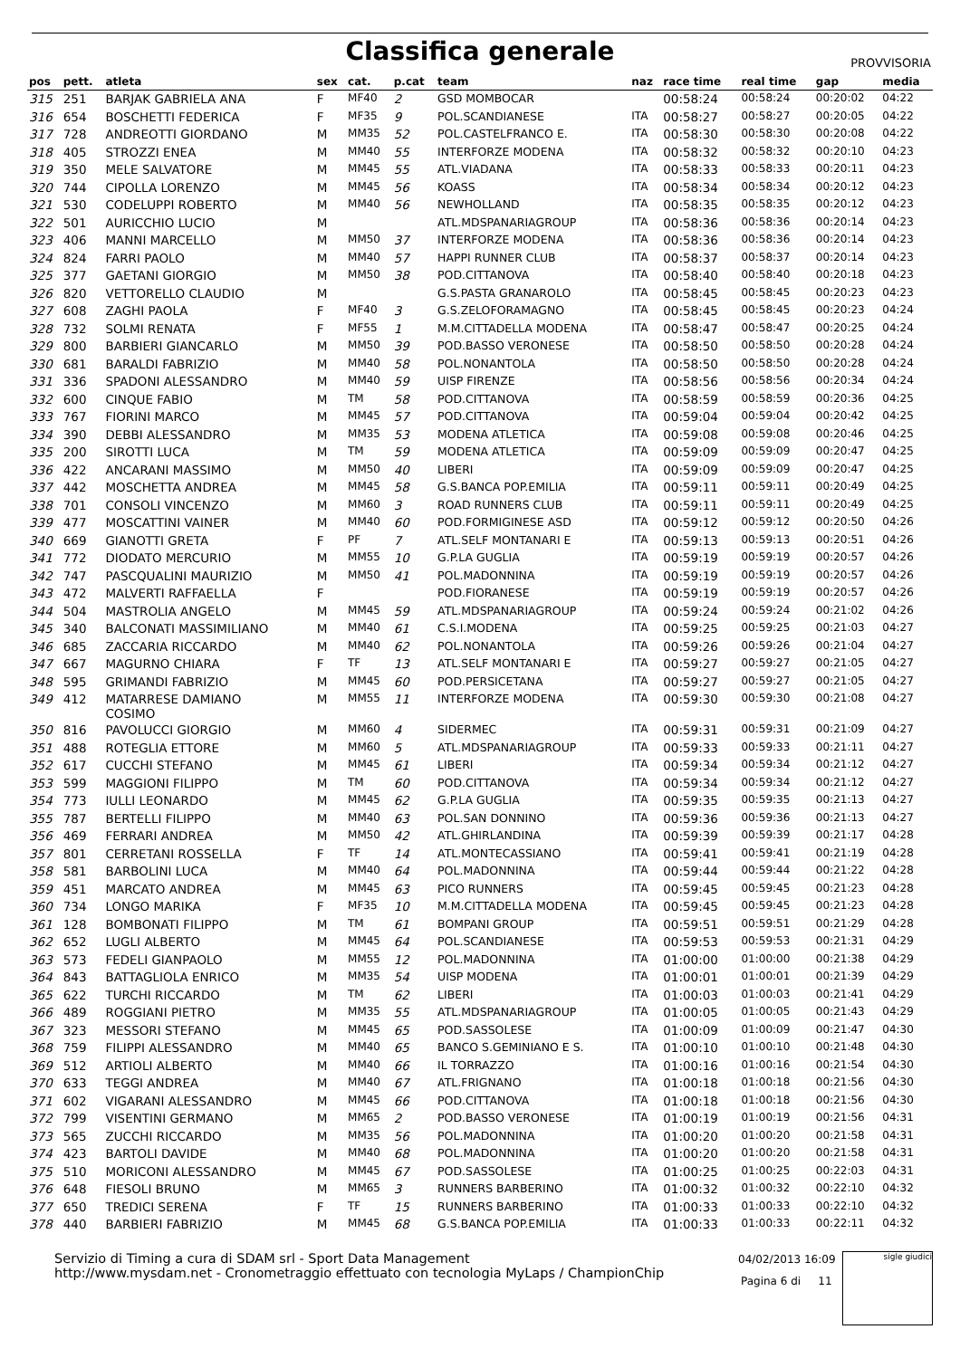Classifica generale
PROVVISORIA
| pos | pett. | atleta | sex | cat. | p.cat | team | naz | race time | real time | gap | media |
| --- | --- | --- | --- | --- | --- | --- | --- | --- | --- | --- | --- |
| 315 | 251 | BARJAK GABRIELA ANA | F | MF40 | 2 | GSD MOMBOCAR | | 00:58:24 | 00:58:24 | 00:20:02 | 04:22 |
| 316 | 654 | BOSCHETTI FEDERICA | F | MF35 | 9 | POL.SCANDIANESE | ITA | 00:58:27 | 00:58:27 | 00:20:05 | 04:22 |
| 317 | 728 | ANDREOTTI GIORDANO | M | MM35 | 52 | POL.CASTELFRANCO E. | ITA | 00:58:30 | 00:58:30 | 00:20:08 | 04:22 |
| 318 | 405 | STROZZI ENEA | M | MM40 | 55 | INTERFORZE MODENA | ITA | 00:58:32 | 00:58:32 | 00:20:10 | 04:23 |
| 319 | 350 | MELE SALVATORE | M | MM45 | 55 | ATL.VIADANA | ITA | 00:58:33 | 00:58:33 | 00:20:11 | 04:23 |
| 320 | 744 | CIPOLLA LORENZO | M | MM45 | 56 | KOASS | ITA | 00:58:34 | 00:58:34 | 00:20:12 | 04:23 |
| 321 | 530 | CODELUPPI ROBERTO | M | MM40 | 56 | NEWHOLLAND | ITA | 00:58:35 | 00:58:35 | 00:20:12 | 04:23 |
| 322 | 501 | AURICCHIO LUCIO | M | | | ATL.MDSPANARIAGROUP | ITA | 00:58:36 | 00:58:36 | 00:20:14 | 04:23 |
| 323 | 406 | MANNI MARCELLO | M | MM50 | 37 | INTERFORZE MODENA | ITA | 00:58:36 | 00:58:36 | 00:20:14 | 04:23 |
| 324 | 824 | FARRI PAOLO | M | MM40 | 57 | HAPPI RUNNER CLUB | ITA | 00:58:37 | 00:58:37 | 00:20:14 | 04:23 |
| 325 | 377 | GAETANI GIORGIO | M | MM50 | 38 | POD.CITTANOVA | ITA | 00:58:40 | 00:58:40 | 00:20:18 | 04:23 |
| 326 | 820 | VETTORELLO CLAUDIO | M | | | G.S.PASTA GRANAROLO | ITA | 00:58:45 | 00:58:45 | 00:20:23 | 04:23 |
| 327 | 608 | ZAGHI PAOLA | F | MF40 | 3 | G.S.ZELOFORAMAGNO | ITA | 00:58:45 | 00:58:45 | 00:20:23 | 04:24 |
| 328 | 732 | SOLMI RENATA | F | MF55 | 1 | M.M.CITTADELLA MODENA | ITA | 00:58:47 | 00:58:47 | 00:20:25 | 04:24 |
| 329 | 800 | BARBIERI GIANCARLO | M | MM50 | 39 | POD.BASSO VERONESE | ITA | 00:58:50 | 00:58:50 | 00:20:28 | 04:24 |
| 330 | 681 | BARALDI FABRIZIO | M | MM40 | 58 | POL.NONANTOLA | ITA | 00:58:50 | 00:58:50 | 00:20:28 | 04:24 |
| 331 | 336 | SPADONI ALESSANDRO | M | MM40 | 59 | UISP FIRENZE | ITA | 00:58:56 | 00:58:56 | 00:20:34 | 04:24 |
| 332 | 600 | CINQUE FABIO | M | TM | 58 | POD.CITTANOVA | ITA | 00:58:59 | 00:58:59 | 00:20:36 | 04:25 |
| 333 | 767 | FIORINI MARCO | M | MM45 | 57 | POD.CITTANOVA | ITA | 00:59:04 | 00:59:04 | 00:20:42 | 04:25 |
| 334 | 390 | DEBBI ALESSANDRO | M | MM35 | 53 | MODENA ATLETICA | ITA | 00:59:08 | 00:59:08 | 00:20:46 | 04:25 |
| 335 | 200 | SIROTTI LUCA | M | TM | 59 | MODENA ATLETICA | ITA | 00:59:09 | 00:59:09 | 00:20:47 | 04:25 |
| 336 | 422 | ANCARANI MASSIMO | M | MM50 | 40 | LIBERI | ITA | 00:59:09 | 00:59:09 | 00:20:47 | 04:25 |
| 337 | 442 | MOSCHETTA ANDREA | M | MM45 | 58 | G.S.BANCA POP.EMILIA | ITA | 00:59:11 | 00:59:11 | 00:20:49 | 04:25 |
| 338 | 701 | CONSOLI VINCENZO | M | MM60 | 3 | ROAD RUNNERS CLUB | ITA | 00:59:11 | 00:59:11 | 00:20:49 | 04:25 |
| 339 | 477 | MOSCATTINI VAINER | M | MM40 | 60 | POD.FORMIGINESE ASD | ITA | 00:59:12 | 00:59:12 | 00:20:50 | 04:26 |
| 340 | 669 | GIANOTTI GRETA | F | PF | 7 | ATL.SELF MONTANARI E | ITA | 00:59:13 | 00:59:13 | 00:20:51 | 04:26 |
| 341 | 772 | DIODATO MERCURIO | M | MM55 | 10 | G.P.LA GUGLIA | ITA | 00:59:19 | 00:59:19 | 00:20:57 | 04:26 |
| 342 | 747 | PASCQUALINI MAURIZIO | M | MM50 | 41 | POL.MADONNINA | ITA | 00:59:19 | 00:59:19 | 00:20:57 | 04:26 |
| 343 | 472 | MALVERTI RAFFAELLA | F | | | POD.FIORANESE | ITA | 00:59:19 | 00:59:19 | 00:20:57 | 04:26 |
| 344 | 504 | MASTROLIA ANGELO | M | MM45 | 59 | ATL.MDSPANARIAGROUP | ITA | 00:59:24 | 00:59:24 | 00:21:02 | 04:26 |
| 345 | 340 | BALCONATI MASSIMILIANO | M | MM40 | 61 | C.S.I.MODENA | ITA | 00:59:25 | 00:59:25 | 00:21:03 | 04:27 |
| 346 | 685 | ZACCARIA RICCARDO | M | MM40 | 62 | POL.NONANTOLA | ITA | 00:59:26 | 00:59:26 | 00:21:04 | 04:27 |
| 347 | 667 | MAGURNO CHIARA | F | TF | 13 | ATL.SELF MONTANARI E | ITA | 00:59:27 | 00:59:27 | 00:21:05 | 04:27 |
| 348 | 595 | GRIMANDI FABRIZIO | M | MM45 | 60 | POD.PERSICETANA | ITA | 00:59:27 | 00:59:27 | 00:21:05 | 04:27 |
| 349 | 412 | MATARRESE DAMIANO COSIMO | M | MM55 | 11 | INTERFORZE MODENA | ITA | 00:59:30 | 00:59:30 | 00:21:08 | 04:27 |
| 350 | 816 | PAVOLUCCI GIORGIO | M | MM60 | 4 | SIDERMEC | ITA | 00:59:31 | 00:59:31 | 00:21:09 | 04:27 |
| 351 | 488 | ROTEGLIA ETTORE | M | MM60 | 5 | ATL.MDSPANARIAGROUP | ITA | 00:59:33 | 00:59:33 | 00:21:11 | 04:27 |
| 352 | 617 | CUCCHI STEFANO | M | MM45 | 61 | LIBERI | ITA | 00:59:34 | 00:59:34 | 00:21:12 | 04:27 |
| 353 | 599 | MAGGIONI FILIPPO | M | TM | 60 | POD.CITTANOVA | ITA | 00:59:34 | 00:59:34 | 00:21:12 | 04:27 |
| 354 | 773 | IULLI LEONARDO | M | MM45 | 62 | G.P.LA GUGLIA | ITA | 00:59:35 | 00:59:35 | 00:21:13 | 04:27 |
| 355 | 787 | BERTELLI FILIPPO | M | MM40 | 63 | POL.SAN DONNINO | ITA | 00:59:36 | 00:59:36 | 00:21:13 | 04:27 |
| 356 | 469 | FERRARI ANDREA | M | MM50 | 42 | ATL.GHIRLANDINA | ITA | 00:59:39 | 00:59:39 | 00:21:17 | 04:28 |
| 357 | 801 | CERRETANI ROSSELLA | F | TF | 14 | ATL.MONTECASSIANO | ITA | 00:59:41 | 00:59:41 | 00:21:19 | 04:28 |
| 358 | 581 | BARBOLINI LUCA | M | MM40 | 64 | POL.MADONNINA | ITA | 00:59:44 | 00:59:44 | 00:21:22 | 04:28 |
| 359 | 451 | MARCATO ANDREA | M | MM45 | 63 | PICO RUNNERS | ITA | 00:59:45 | 00:59:45 | 00:21:23 | 04:28 |
| 360 | 734 | LONGO MARIKA | F | MF35 | 10 | M.M.CITTADELLA MODENA | ITA | 00:59:45 | 00:59:45 | 00:21:23 | 04:28 |
| 361 | 128 | BOMBONATI FILIPPO | M | TM | 61 | BOMPANI GROUP | ITA | 00:59:51 | 00:59:51 | 00:21:29 | 04:28 |
| 362 | 652 | LUGLI ALBERTO | M | MM45 | 64 | POL.SCANDIANESE | ITA | 00:59:53 | 00:59:53 | 00:21:31 | 04:29 |
| 363 | 573 | FEDELI GIANPAOLO | M | MM55 | 12 | POL.MADONNINA | ITA | 01:00:00 | 01:00:00 | 00:21:38 | 04:29 |
| 364 | 843 | BATTAGLIOLA ENRICO | M | MM35 | 54 | UISP MODENA | ITA | 01:00:01 | 01:00:01 | 00:21:39 | 04:29 |
| 365 | 622 | TURCHI RICCARDO | M | TM | 62 | LIBERI | ITA | 01:00:03 | 01:00:03 | 00:21:41 | 04:29 |
| 366 | 489 | ROGGIANI PIETRO | M | MM35 | 55 | ATL.MDSPANARIAGROUP | ITA | 01:00:05 | 01:00:05 | 00:21:43 | 04:29 |
| 367 | 323 | MESSORI STEFANO | M | MM45 | 65 | POD.SASSOLESE | ITA | 01:00:09 | 01:00:09 | 00:21:47 | 04:30 |
| 368 | 759 | FILIPPI ALESSANDRO | M | MM40 | 65 | BANCO S.GEMINIANO E S. | ITA | 01:00:10 | 01:00:10 | 00:21:48 | 04:30 |
| 369 | 512 | ARTIOLI ALBERTO | M | MM40 | 66 | IL TORRAZZO | ITA | 01:00:16 | 01:00:16 | 00:21:54 | 04:30 |
| 370 | 633 | TEGGI ANDREA | M | MM40 | 67 | ATL.FRIGNANO | ITA | 01:00:18 | 01:00:18 | 00:21:56 | 04:30 |
| 371 | 602 | VIGARANI ALESSANDRO | M | MM45 | 66 | POD.CITTANOVA | ITA | 01:00:18 | 01:00:18 | 00:21:56 | 04:30 |
| 372 | 799 | VISENTINI GERMANO | M | MM65 | 2 | POD.BASSO VERONESE | ITA | 01:00:19 | 01:00:19 | 00:21:56 | 04:31 |
| 373 | 565 | ZUCCHI RICCARDO | M | MM35 | 56 | POL.MADONNINA | ITA | 01:00:20 | 01:00:20 | 00:21:58 | 04:31 |
| 374 | 423 | BARTOLI DAVIDE | M | MM40 | 68 | POL.MADONNINA | ITA | 01:00:20 | 01:00:20 | 00:21:58 | 04:31 |
| 375 | 510 | MORICONI ALESSANDRO | M | MM45 | 67 | POD.SASSOLESE | ITA | 01:00:25 | 01:00:25 | 00:22:03 | 04:31 |
| 376 | 648 | FIESOLI BRUNO | M | MM65 | 3 | RUNNERS BARBERINO | ITA | 01:00:32 | 01:00:32 | 00:22:10 | 04:32 |
| 377 | 650 | TREDICI SERENA | F | TF | 15 | RUNNERS BARBERINO | ITA | 01:00:33 | 01:00:33 | 00:22:10 | 04:32 |
| 378 | 440 | BARBIERI FABRIZIO | M | MM45 | 68 | G.S.BANCA POP.EMILIA | ITA | 01:00:33 | 01:00:33 | 00:22:11 | 04:32 |
Servizio di Timing a cura di SDAM srl - Sport Data Management
http://www.mysdam.net - Cronometraggio effettuato con tecnologia MyLaps / ChampionChip
04/02/2013 16:09
Pagina 6 di 11
sigle giudici